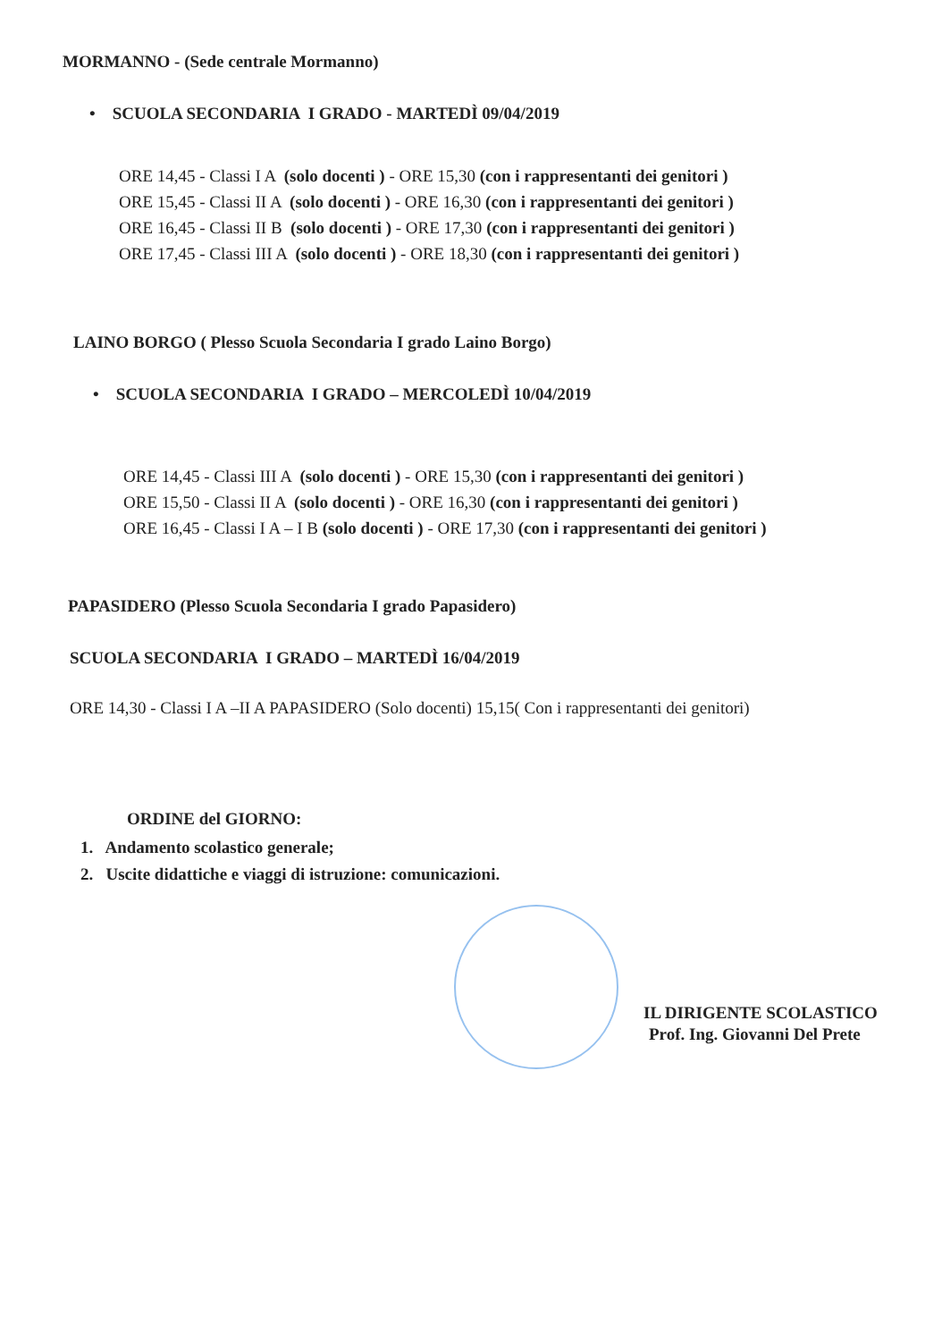MORMANNO - (Sede centrale Mormanno)
• SCUOLA SECONDARIA I GRADO - MARTEDÌ 09/04/2019
ORE 14,45 - Classi I A (solo docenti ) - ORE 15,30 (con i rappresentanti dei genitori )
ORE 15,45 - Classi II A (solo docenti ) - ORE 16,30 (con i rappresentanti dei genitori )
ORE 16,45 - Classi II B (solo docenti ) - ORE 17,30 (con i rappresentanti dei genitori )
ORE 17,45 - Classi III A (solo docenti ) - ORE 18,30 (con i rappresentanti dei genitori )
LAINO BORGO ( Plesso Scuola Secondaria I grado Laino Borgo)
• SCUOLA SECONDARIA I GRADO – MERCOLEDÌ 10/04/2019
ORE 14,45 - Classi III A (solo docenti ) - ORE 15,30 (con i rappresentanti dei genitori )
ORE 15,50 - Classi II A (solo docenti ) - ORE 16,30 (con i rappresentanti dei genitori )
ORE 16,45 - Classi I A – I B (solo docenti ) - ORE 17,30 (con i rappresentanti dei genitori )
PAPASIDERO (Plesso Scuola Secondaria I grado Papasidero)
SCUOLA SECONDARIA I GRADO – MARTEDÌ 16/04/2019
ORE 14,30 - Classi I A –II A PAPASIDERO (Solo docenti) 15,15( Con i rappresentanti dei genitori)
ORDINE del GIORNO:
1. Andamento scolastico generale;
2. Uscite didattiche e viaggi di istruzione: comunicazioni.
IL DIRIGENTE SCOLASTICO
Prof. Ing. Giovanni Del Prete